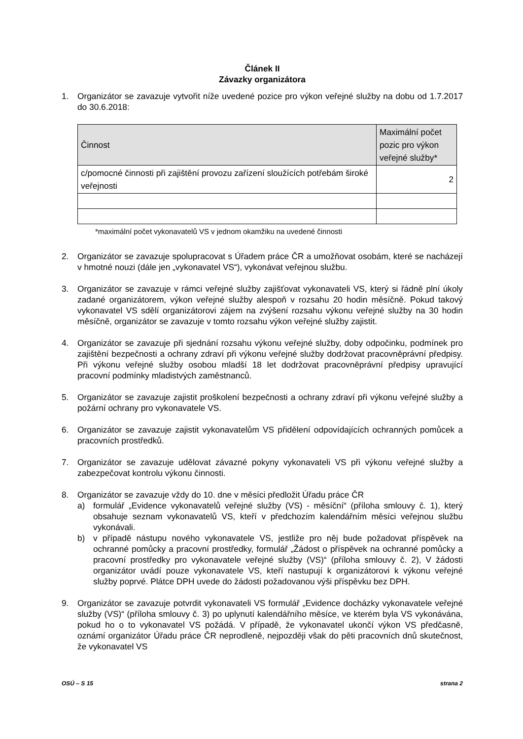Článek II
Závazky organizátora
1. Organizátor se zavazuje vytvořit níže uvedené pozice pro výkon veřejné služby na dobu od 1.7.2017 do 30.6.2018:
| Činnost | Maximální počet pozic pro výkon veřejné služby* |
| --- | --- |
| c/pomocné činnosti při zajištění provozu zařízení sloužících potřebám široké veřejnosti | 2 |
*maximální počet vykonavatelů VS v jednom okamžiku na uvedené činnosti
2. Organizátor se zavazuje spolupracovat s Úřadem práce ČR a umožňovat osobám, které se nacházejí v hmotné nouzi (dále jen „vykonavatel VS“), vykonávat veřejnou službu.
3. Organizátor se zavazuje v rámci veřejné služby zajišťovat vykonavateli VS, který si řádně plní úkoly zadané organizátorem, výkon veřejné služby alespoň v rozsahu 20 hodin měsíčně. Pokud takový vykonavatel VS sdělí organizátorovi zájem na zvýšení rozsahu výkonu veřejné služby na 30 hodin měsíčně, organizátor se zavazuje v tomto rozsahu výkon veřejné služby zajistit.
4. Organizátor se zavazuje při sjednání rozsahu výkonu veřejné služby, doby odpočinku, podmínek pro zajištění bezpečnosti a ochrany zdraví při výkonu veřejné služby dodržovat pracovněprávní předpisy. Při výkonu veřejné služby osobou mladší 18 let dodržovat pracovněprávní předpisy upravující pracovní podmínky mladistvých zaměstnanců.
5. Organizátor se zavazuje zajistit proškolení bezpečnosti a ochrany zdraví při výkonu veřejné služby a požární ochrany pro vykonavatele VS.
6. Organizátor se zavazuje zajistit vykonavatelům VS přidělení odpovídajících ochranných pomůcek a pracovních prostředků.
7. Organizátor se zavazuje udělovat závazné pokyny vykonavateli VS při výkonu veřejné služby a zabezpečovat kontrolu výkonu činnosti.
8. Organizátor se zavazuje vždy do 10. dne v měsíci předložit Úřadu práce ČR
a) formulář „Evidence vykonavatelů veřejné služby (VS) - měsíční“ (příloha smlouvy č. 1), který obsahuje seznam vykonavatelů VS, kteří v předchozím kalendářním měsíci veřejnou službu vykonávali.
b) v případě nástupu nového vykonavatele VS, jestliže pro něj bude požadovat příspěvek na ochranné pomůcky a pracovní prostředky, formulář „Žádost o příspěvek na ochranné pomůcky a pracovní prostředky pro vykonavatele veřejné služby (VS)“ (příloha smlouvy č. 2), V žádosti organizátor uvádí pouze vykonavatele VS, kteří nastupují k organizátorovi k výkonu veřejné služby poprvé. Plátce DPH uvede do žádosti požadovanou výši příspěvku bez DPH.
9. Organizátor se zavazuje potvrdit vykonavateli VS formulář „Evidence docházky vykonavatele veřejné služby (VS)“ (příloha smlouvy č. 3) po uplynutí kalendářního měsíce, ve kterém byla VS vykonávána, pokud ho o to vykonavatel VS požádá. V případě, že vykonavatel ukončí výkon VS předčasně, oznámí organizátor Úřadu práce ČR neprodleně, nejpozději však do pěti pracovních dnů skutečnost, že vykonavatel VS
OSÚ – S 15 strana 2